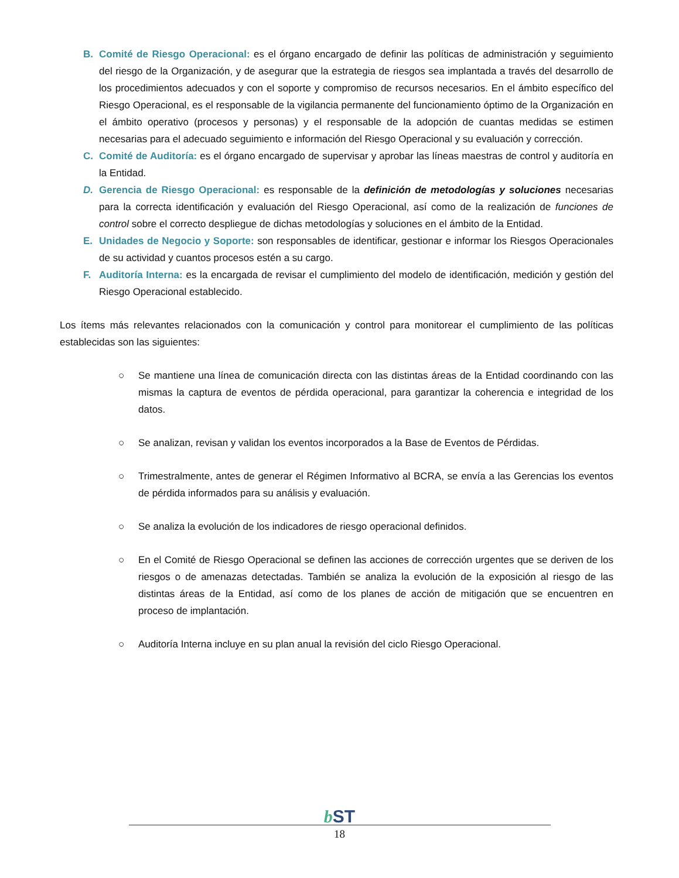B. Comité de Riesgo Operacional: es el órgano encargado de definir las políticas de administración y seguimiento del riesgo de la Organización, y de asegurar que la estrategia de riesgos sea implantada a través del desarrollo de los procedimientos adecuados y con el soporte y compromiso de recursos necesarios. En el ámbito específico del Riesgo Operacional, es el responsable de la vigilancia permanente del funcionamiento óptimo de la Organización en el ámbito operativo (procesos y personas) y el responsable de la adopción de cuantas medidas se estimen necesarias para el adecuado seguimiento e información del Riesgo Operacional y su evaluación y corrección.
C. Comité de Auditoría: es el órgano encargado de supervisar y aprobar las líneas maestras de control y auditoría en la Entidad.
D. Gerencia de Riesgo Operacional: es responsable de la definición de metodologías y soluciones necesarias para la correcta identificación y evaluación del Riesgo Operacional, así como de la realización de funciones de control sobre el correcto despliegue de dichas metodologías y soluciones en el ámbito de la Entidad.
E. Unidades de Negocio y Soporte: son responsables de identificar, gestionar e informar los Riesgos Operacionales de su actividad y cuantos procesos estén a su cargo.
F. Auditoría Interna: es la encargada de revisar el cumplimiento del modelo de identificación, medición y gestión del Riesgo Operacional establecido.
Los ítems más relevantes relacionados con la comunicación y control para monitorear el cumplimiento de las políticas establecidas son las siguientes:
○ Se mantiene una línea de comunicación directa con las distintas áreas de la Entidad coordinando con las mismas la captura de eventos de pérdida operacional, para garantizar la coherencia e integridad de los datos.
○ Se analizan, revisan y validan los eventos incorporados a la Base de Eventos de Pérdidas.
○ Trimestralmente, antes de generar el Régimen Informativo al BCRA, se envía a las Gerencias los eventos de pérdida informados para su análisis y evaluación.
○ Se analiza la evolución de los indicadores de riesgo operacional definidos.
○ En el Comité de Riesgo Operacional se definen las acciones de corrección urgentes que se deriven de los riesgos o de amenazas detectadas. También se analiza la evolución de la exposición al riesgo de las distintas áreas de la Entidad, así como de los planes de acción de mitigación que se encuentren en proceso de implantación.
○ Auditoría Interna incluye en su plan anual la revisión del ciclo Riesgo Operacional.
b ST
18